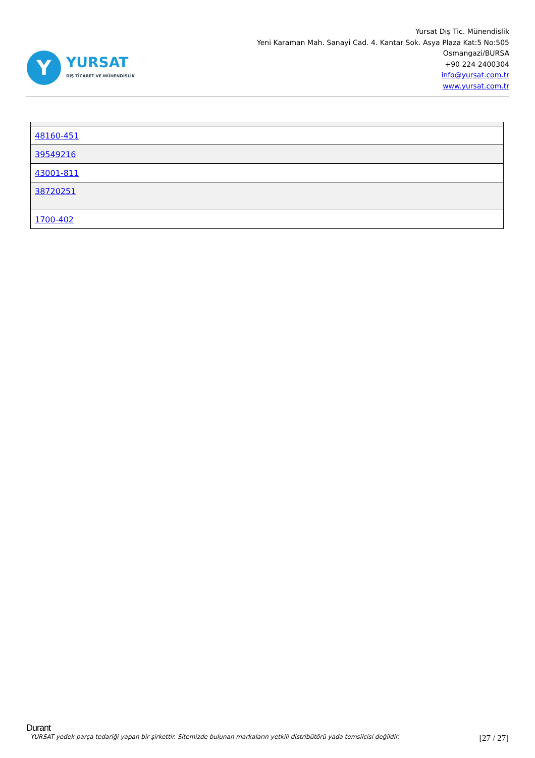Y
YURSAT
DIŞ TİCARET VE MÜHENDİSLİK
Yursat Dış Tic. Münendislik
Yeni Karaman Mah. Sanayi Cad. 4. Kantar Sok. Asya Plaza Kat:5 No:505
Osmangazi/BURSA
+90 224 2400304
info@yursat.com.tr
www.yursat.com.tr
| 48160-451 |
| 39549216 |
| 43001-811 |
| 38720251 |
| 1700-402 |
Durant
YURSAT yedek parça tedariği yapan bir şirkettir. Sitemizde bulunan markaların yetkili distribütörü yada temsilcisi değildir. [27 / 27]